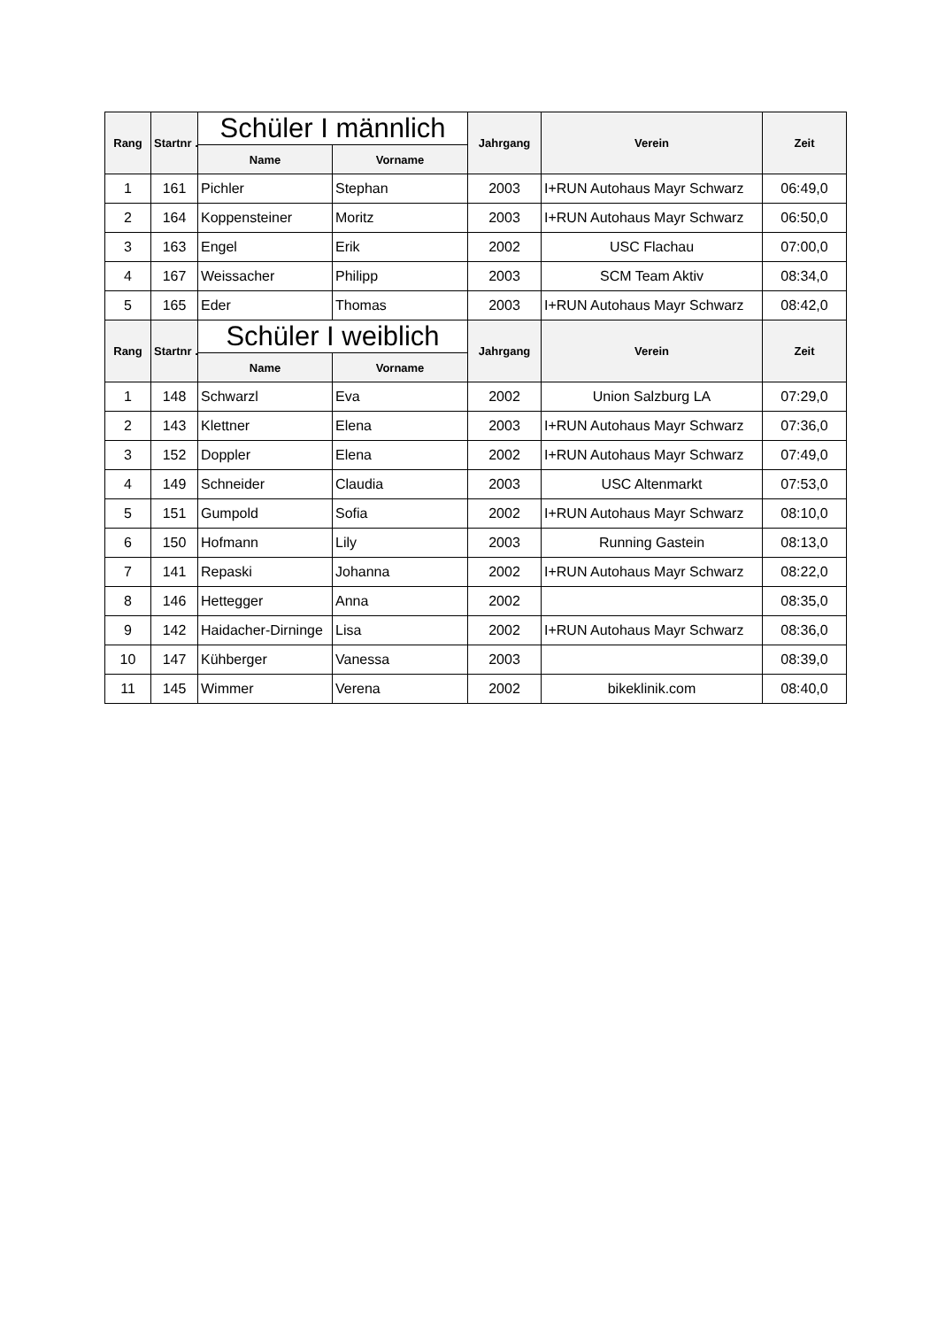| Rang | Startnr .: | Schüler I männlich | | Jahrgang | Verein | Zeit |
| --- | --- | --- | --- | --- | --- | --- |
| | | Name | Vorname | | | |
| 1 | 161 | Pichler | Stephan | 2003 | I+RUN Autohaus Mayr Schwarz | 06:49,0 |
| 2 | 164 | Koppensteiner | Moritz | 2003 | I+RUN Autohaus Mayr Schwarz | 06:50,0 |
| 3 | 163 | Engel | Erik | 2002 | USC Flachau | 07:00,0 |
| 4 | 167 | Weissacher | Philipp | 2003 | SCM Team Aktiv | 08:34,0 |
| 5 | 165 | Eder | Thomas | 2003 | I+RUN Autohaus Mayr Schwarz | 08:42,0 |
| Rang | Startnr .: | Schüler I weiblich | | Jahrgang | Verein | Zeit |
| | | Name | Vorname | | | |
| 1 | 148 | Schwarzl | Eva | 2002 | Union Salzburg LA | 07:29,0 |
| 2 | 143 | Klettner | Elena | 2003 | I+RUN Autohaus Mayr Schwarz | 07:36,0 |
| 3 | 152 | Doppler | Elena | 2002 | I+RUN Autohaus Mayr Schwarz | 07:49,0 |
| 4 | 149 | Schneider | Claudia | 2003 | USC Altenmarkt | 07:53,0 |
| 5 | 151 | Gumpold | Sofia | 2002 | I+RUN Autohaus Mayr Schwarz | 08:10,0 |
| 6 | 150 | Hofmann | Lily | 2003 | Running Gastein | 08:13,0 |
| 7 | 141 | Repaski | Johanna | 2002 | I+RUN Autohaus Mayr Schwarz | 08:22,0 |
| 8 | 146 | Hettegger | Anna | 2002 | | 08:35,0 |
| 9 | 142 | Haidacher-Dirninge | Lisa | 2002 | I+RUN Autohaus Mayr Schwarz | 08:36,0 |
| 10 | 147 | Kühberger | Vanessa | 2003 | | 08:39,0 |
| 11 | 145 | Wimmer | Verena | 2002 | bikeklinik.com | 08:40,0 |